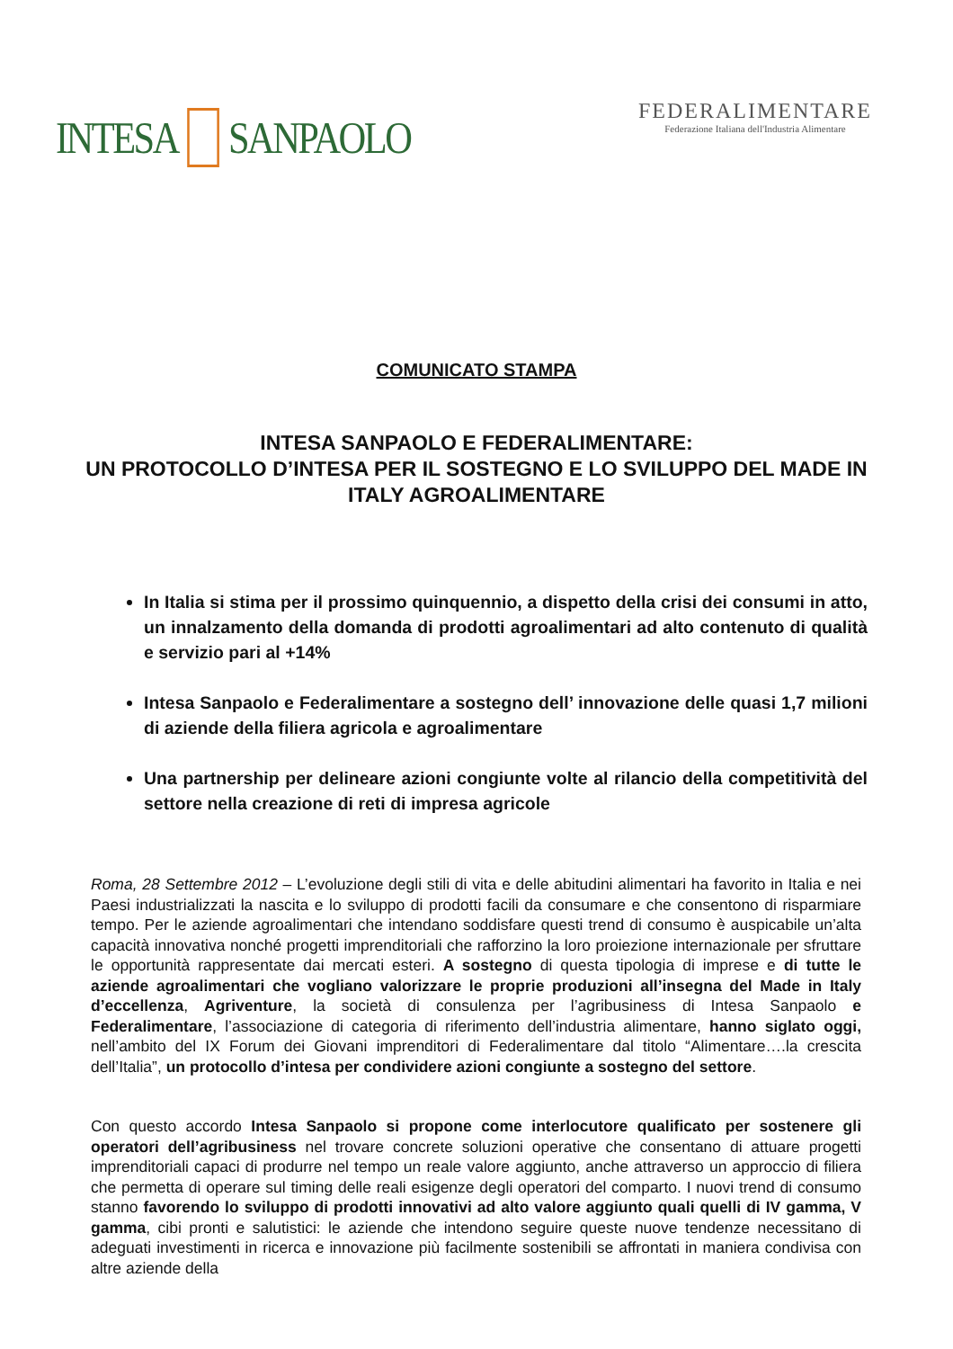INTESA SANPAOLO
FEDERALIMENTARE
Federazione Italiana dell'Industria Alimentare
COMUNICATO STAMPA
INTESA SANPAOLO E FEDERALIMENTARE:
UN PROTOCOLLO D’INTESA PER IL SOSTEGNO E LO SVILUPPO DEL MADE IN ITALY AGROALIMENTARE
In Italia si stima per il prossimo quinquennio, a dispetto della crisi dei consumi in atto, un innalzamento della domanda di prodotti agroalimentari ad alto contenuto di qualità e servizio pari al +14%
Intesa Sanpaolo e Federalimentare a sostegno dell’ innovazione delle quasi 1,7 milioni di aziende della filiera agricola e agroalimentare
Una partnership per delineare azioni congiunte volte al rilancio della competitività del settore nella creazione di reti di impresa agricole
Roma, 28 Settembre 2012 – L’evoluzione degli stili di vita e delle abitudini alimentari ha favorito in Italia e nei Paesi industrializzati la nascita e lo sviluppo di prodotti facili da consumare e che consentono di risparmiare tempo. Per le aziende agroalimentari che intendano soddisfare questi trend di consumo è auspicabile un’alta capacità innovativa nonché progetti imprenditoriali che rafforzino la loro proiezione internazionale per sfruttare le opportunità rappresentate dai mercati esteri. A sostegno di questa tipologia di imprese e di tutte le aziende agroalimentari che vogliano valorizzare le proprie produzioni all’insegna del Made in Italy d’eccellenza, Agriventure, la società di consulenza per l’agribusiness di Intesa Sanpaolo e Federalimentare, l’associazione di categoria di riferimento dell’industria alimentare, hanno siglato oggi, nell’ambito del IX Forum dei Giovani imprenditori di Federalimentare dal titolo “Alimentare….la crescita dell’Italia”, un protocollo d’intesa per condividere azioni congiunte a sostegno del settore.
Con questo accordo Intesa Sanpaolo si propone come interlocutore qualificato per sostenere gli operatori dell’agribusiness nel trovare concrete soluzioni operative che consentano di attuare progetti imprenditoriali capaci di produrre nel tempo un reale valore aggiunto, anche attraverso un approccio di filiera che permetta di operare sul timing delle reali esigenze degli operatori del comparto. I nuovi trend di consumo stanno favorendo lo sviluppo di prodotti innovativi ad alto valore aggiunto quali quelli di IV gamma, V gamma, cibi pronti e salutistici: le aziende che intendono seguire queste nuove tendenze necessitano di adeguati investimenti in ricerca e innovazione più facilmente sostenibili se affrontati in maniera condivisa con altre aziende della